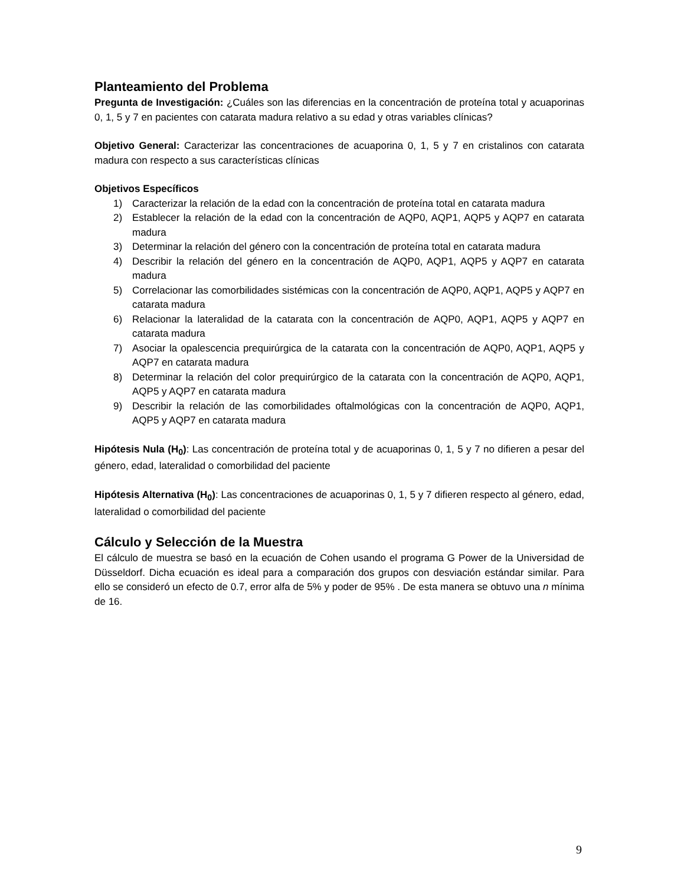Planteamiento del Problema
Pregunta de Investigación: ¿Cuáles son las diferencias en la concentración de proteína total y acuaporinas 0, 1, 5 y 7 en pacientes con catarata madura relativo a su edad y otras variables clínicas?
Objetivo General: Caracterizar las concentraciones de acuaporina 0, 1, 5 y 7 en cristalinos con catarata madura con respecto a sus características clínicas
Objetivos Específicos
1) Caracterizar la relación de la edad con la concentración de proteína total en catarata madura
2) Establecer la relación de la edad con la concentración de AQP0, AQP1, AQP5 y AQP7 en catarata madura
3) Determinar la relación del género con la concentración de proteína total en catarata madura
4) Describir la relación del género en la concentración de AQP0, AQP1, AQP5 y AQP7 en catarata madura
5) Correlacionar las comorbilidades sistémicas con la concentración de AQP0, AQP1, AQP5 y AQP7 en catarata madura
6) Relacionar la lateralidad de la catarata con la concentración de AQP0, AQP1, AQP5 y AQP7 en catarata madura
7) Asociar la opalescencia prequirúrgica de la catarata con la concentración de AQP0, AQP1, AQP5 y AQP7 en catarata madura
8) Determinar la relación del color prequirúrgico de la catarata con la concentración de AQP0, AQP1, AQP5 y AQP7 en catarata madura
9) Describir la relación de las comorbilidades oftalmológicas con la concentración de AQP0, AQP1, AQP5 y AQP7 en catarata madura
Hipótesis Nula (H<sub>0</sub>): Las concentración de proteína total y de acuaporinas 0, 1, 5 y 7 no difieren a pesar del género, edad, lateralidad o comorbilidad del paciente
Hipótesis Alternativa (H<sub>0</sub>): Las concentraciones de acuaporinas 0, 1, 5 y 7 difieren respecto al género, edad, lateralidad o comorbilidad del paciente
Cálculo y Selección de la Muestra
El cálculo de muestra se basó en la ecuación de Cohen usando el programa G Power de la Universidad de Düsseldorf. Dicha ecuación es ideal para a comparación dos grupos con desviación estándar similar. Para ello se consideró un efecto de 0.7, error alfa de 5% y poder de 95% . De esta manera se obtuvo una n mínima de 16.
9